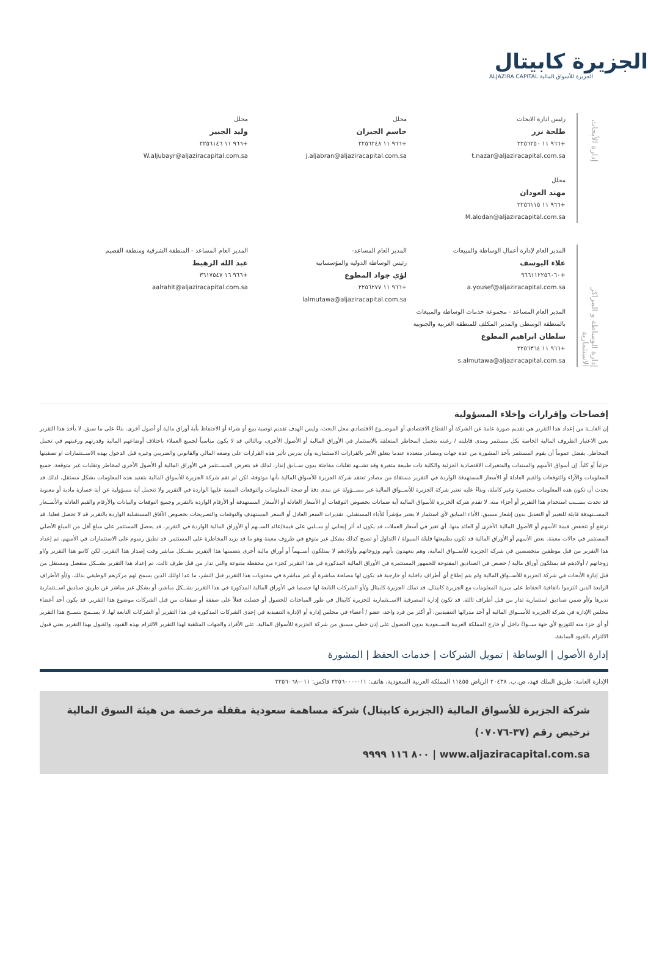الجزيرة كابيتال
ALJAZIRA CAPITAL الجزيرة للأسواق المالية
إدارة الأبحاث
رئيس ادارة الابحاث
طلحة نزر
+٩٦٦ ١١ ٢٢٥٦٢٥٠
t.nazar@aljaziracapital.com.sa
محلل
مهند العودان
+٩٦٦ ١١ ٢٢٥٦١١٥
M.alodan@aljaziracapital.com.sa
محلل
جاسم الجبران
+٩٦٦ ١١ ٢٢٥٦٢٤٨
j.aljabran@aljaziracapital.com.sa
محلل
وليد الجبير
+٩٦٦ ١١ ٢٢٥٦١٤٦
W.aljubayr@aljaziracapital.com.sa
إدارة الوساطة و المراكز الاستثمارية
المدير العام لإدارة أعمال الوساطة والمبيعات
علاء اليوسف
+٩٦٦١١٢٢٥٦٠٦٠
a.yousef@aljaziracapital.com.sa
المدير العام المساعد - مجموعة خدمات الوساطة والمبيعات بالمنطقة الوسطى والمدير المكلف للمنطقة الغربية والجنوبية
سلطان ابراهيم المطوع
+٩٦٦ ١١ ٢٢٥٦٣٦٤
s.almutawa@aljaziracapital.com.sa
المدير العام المساعد-
رئيس الوساطة الدولية والمؤسساتية
لؤي جواد المطوع
+٩٦٦ ١١ ٢٢٥٦٢٧٧
lalmutawa@aljaziracapital.com.sa
المدير العام المساعد - المنطقة الشرقية ومنطقة القصيم
عبد الله الرهيط
+٩٦٦ ١٦ ٣٦١٧٥٤٧
aalrahit@aljaziracapital.com.sa
إفصاحات وإقرارات وإخلاء المسؤولية
إن الغايــة من إعداد هذا التقرير هي تقديم صورة عامة عن الشركة أو القطاع الاقتصادي أو الموضــوع الاقتصادي محل البحث، وليس الهدف تقديم توصية ببيع أو شراء أو الاحتفاظ بأية أوراق مالية أو أصول أخرى. بناءً على ما سبق، لا يأخذ هذا التقرير بعين الاعتبار الظروف المالية الخاصة بكل مستثمر ومدى قابليته / رغبته بتحمل المخاطر المتعلقة بالاستثمار في الأوراق المالية أو الأصول الأخرى، وبالتالي قد لا يكون مناسباً لجميع العملاء باختلاف أوضاعهم المالية وقدرتهم ورغبتهم في تحمل المخاطر. يفضل عموماً أن يقوم المستثمر بأخذ المشورة من عدة جهات ومصادر متعددة عندما يتعلق الأمر بالقرارات الاستثمارية وأن يدرس تأثير هذه القرارات على وضعه المالي والقانوني والضريبي وغيره قبل الدخول بهذه الاســتثمارات او تصفيتها جزئياً أو كلياً. إن أسواق الأسهم والسندات والمتغيرات الاقتصادية الجزئية والكلية ذات طبيعة متغيرة وقد تشــهد تقلبات مفاجئة بدون ســابق إنذار، لذلك قد يتعرض المســتثمر في الأوراق المالية أو الأصول الأخرى لمخاطر وتقلبات غير متوقعة. جميع المعلومات والآراء والتوقعات والقيم العادلة أو الأسعار المستهدفة الواردة في التقرير مستقاة من مصادر تعتقد شركة الجزيرة للأسواق المالية بأنها موثوقة، لكن لم تقم شركة الجزيرة للأسواق المالية بتفنيد هذه المعلومات بشكل مستقل، لذلك قد يحدث أن تكون هذه المعلومات مختصرة وغير كاملة، وبناءً عليه تعتبر شركة الجزيرة للأســواق المالية غير مســؤولة عن مدى دقة أو صحة المعلومات والتوقعات المبنية عليها الواردة في التقرير ولا تتحمل أية مسؤولية عن أية خسارة مادية أو معنوية قد تحدث بســبب استخدام هذا التقرير أو أجزاء منه. لا تقدم شركة الجزيرة للأسواق المالية أية ضمانات بخصوص التوقعات أو الأسعار العادلة أو الأسعار المستهدفة أو الأرقام الواردة بالتقرير وجميع التوقعات والبيانات والأرقام والقيم العادلة والأســعار المســتهدفة قابلة للتغيير أو التعديل بدون إشعار مسبق. الأداء السابق لأي استثمار لا يعتبر مؤشراً للأداء المستقبلي. تقديرات السعر العادل أو السعر المستهدف والتوقعات والتصريحات بخصوص الآفاق المستقبلية الواردة بالتقرير قد لا تحصل فعليا. قد ترتفع أو تنخفض قيمة الأسهم أو الأصول المالية الأخرى أو العائد منها. أي تغير في أسعار العملات قد يكون له أثر إيجابي أو ســلبي على قيمة/عائد الســهم أو الأوراق المالية الواردة في التقرير. قد يحصل المستثمر على مبلغ أقل من المبلغ الأصلي المستثمر في حالات معينة. بعض الأسهم أو الأوراق المالية قد تكون بطبيعتها قليلة السيولة / التداول أو تصبح كذلك بشكل غير متوقع في ظروف معينة وهو ما قد يزيد المخاطرة على المستثمر. قد تطبق رسوم على الاستثمارات في الأسهم. تم إعداد هذا التقرير من قبل موظفين متخصصين في شركة الجزيرة للأســواق المالية، وهم يتعهدون بأنهم وزوجاتهم وأولادهم لا يمتلكون أســهماً أو أوراق مالية أخرى يتضمنها هذا التقرير بشــكل مباشر وقت إصدار هذا التقرير، لكن كاتبو هذا التقرير و/او زوجاتهم / أولادهم قد يمتلكون أوراق مالية / حصص في الصناديق المفتوحة للجمهور المستثمرة في الأوراق المالية المذكورة في هذا التقرير كجزء من محفظة متنوعة والتي تدار من قبل طرف ثالث. تم إعداد هذا التقرير بشــكل منفصل ومستقل من قبل إدارة الأبحاث في شركة الجزيرة للأســواق المالية ولم يتم إطلاع أي أطراف داخلية أو خارجية قد يكون لها مصلحة مباشرة أو غير مباشرة في محتويات هذا التقرير قبل النشر، ما عدا اولئك الذين يسمح لهم مركزهم الوظيفي بذلك، و/أو الأطراف الرابعة الذين التزموا باتفاقية الحفاظ على سرية المعلومات مع الجزيرة كابيتال. قد تملك الجزيرة كابيتال و/أو الشركات التابعة لها حصصا في الأوراق المالية المذكورة في هذا التقرير بشــكل مباشر، أو بشكل غير مباشر عن طريق صناديق اســتثمارية تديرها و/أو ضمن صناديق استثمارية تدار من قبل أطراف ثالثة. قد تكون إدارة المصرفية الاســتثمارية للجزيرة كابيتال في طور المباحثات للحصول أو حصلت فعلاً على صفقة أو صفقات من قبل الشركات موضوع هذا التقرير. قد يكون أحد أعضاء مجلس الإدارة في شركة الجزيرة للأســواق المالية أو أحد مدرائها التنفيذيين، أو أكثر من فرد واحد، عضو / أعضاء في مجلس إدارة أو الإدارة التنفيذية في إحدى الشركات المذكورة في هذا التقرير أو الشركات التابعة لها. لا يســمح بنســخ هذا التقرير أو أي جزء منه للتوزيع لأي جهة ســواءً داخل أو خارج المملكة العربية الســعودية بدون الحصول على إذن خطي مسبق من شركة الجزيرة للأسواق المالية. على الأفراد والجهات المتلقية لهذا التقرير الالتزام بهذه القيود، والقبول بهذا التقرير يعني قبول الالتزام بالقيود السابقة.
إدارة الأصول | الوساطة | تمويل الشركات | خدمات الحفظ | المشورة
الإدارة العامة: طريق الملك فهد، ص.ب. ٢٠٤٣٨ الرياض ١١٤٥٥ المملكة العربية السعودية، هاتف: ٠١١-٢٢٥٦٠٠٠ فاكس: ٠١١-٢٢٥٦٠٦٨
شركة الجزيرة للأسواق المالية (الجزيرة كابيتال) شركة مساهمة سعودية مقفلة مرخصة من هيئة السوق المالية ترخيص رقم (٣٧-٠٧٠٧٦)
www.aljaziracapital.com.sa | ٨٠٠ ١١٦ ٩٩٩٩